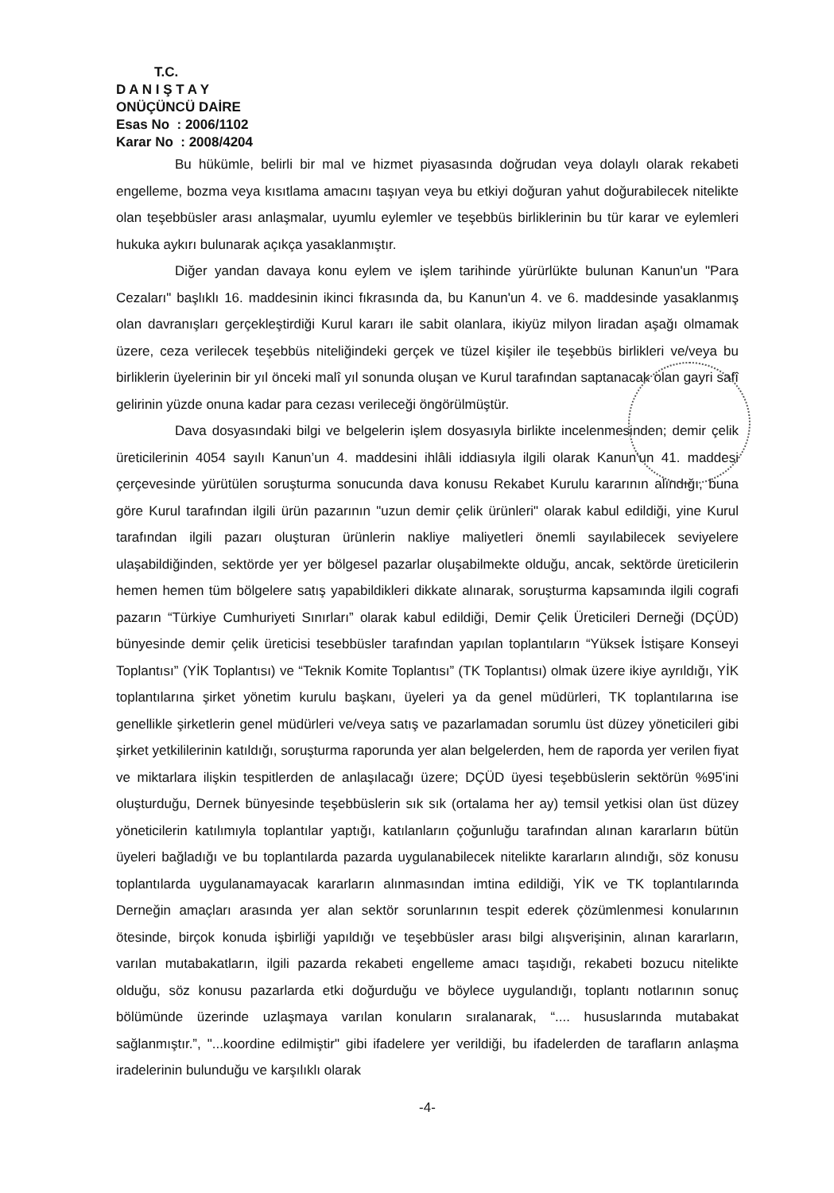T.C.
D A N I Ş T A Y
ONÜÇÜNCÜ DAİRE
Esas No : 2006/1102
Karar No : 2008/4204
Bu hükümle, belirli bir mal ve hizmet piyasasında doğrudan veya dolaylı olarak rekabeti engelleme, bozma veya kısıtlama amacını taşıyan veya bu etkiyi doğuran yahut doğurabilecek nitelikte olan teşebbüsler arası anlaşmalar, uyumlu eylemler ve teşebbüs birliklerinin bu tür karar ve eylemleri hukuka aykırı bulunarak açıkça yasaklanmıştır.
Diğer yandan davaya konu eylem ve işlem tarihinde yürürlükte bulunan Kanun'un "Para Cezaları" başlıklı 16. maddesinin ikinci fıkrasında da, bu Kanun'un 4. ve 6. maddesinde yasaklanmış olan davranışları gerçekleştirdiği Kurul kararı ile sabit olanlara, ikiyüz milyon liradan aşağı olmamak üzere, ceza verilecek teşebbüs niteliğindeki gerçek ve tüzel kişiler ile teşebbüs birlikleri ve/veya bu birliklerin üyelerinin bir yıl önceki malî yıl sonunda oluşan ve Kurul tarafından saptanacak olan gayri safî gelirinin yüzde onuna kadar para cezası verileceği öngörülmüştür.
Dava dosyasındaki bilgi ve belgelerin işlem dosyasıyla birlikte incelenmesinden; demir çelik üreticilerinin 4054 sayılı Kanun’un 4. maddesini ihlâli iddiasıyla ilgili olarak Kanun'un 41. maddesi çerçevesinde yürütülen soruşturma sonucunda dava konusu Rekabet Kurulu kararının alındığı, buna göre Kurul tarafından ilgili ürün pazarının "uzun demir çelik ürünleri" olarak kabul edildiği, yine Kurul tarafından ilgili pazarı oluşturan ürünlerin nakliye maliyetleri önemli sayılabilecek seviyelere ulaşabildiğinden, sektörde yer yer bölgesel pazarlar oluşabilmekte olduğu, ancak, sektörde üreticilerin hemen hemen tüm bölgelere satış yapabildikleri dikkate alınarak, soruşturma kapsamında ilgili cografi pazarın “Türkiye Cumhuriyeti Sınırları” olarak kabul edildiği, Demir Çelik Üreticileri Derneği (DÇÜD) bünyesinde demir çelik üreticisi tesebbüsler tarafından yapılan toplantıların “Yüksek İstişare Konseyi Toplantısı” (YİK Toplantısı) ve “Teknik Komite Toplantısı” (TK Toplantısı) olmak üzere ikiye ayrıldığı, YİK toplantılarına şirket yönetim kurulu başkanı, üyeleri ya da genel müdürleri, TK toplantılarına ise genellikle şirketlerin genel müdürleri ve/veya satış ve pazarlamadan sorumlu üst düzey yöneticileri gibi şirket yetkililerinin katıldığı, soruşturma raporunda yer alan belgelerden, hem de raporda yer verilen fiyat ve miktarlara ilişkin tespitlerden de anlaşılacağı üzere; DÇÜD üyesi teşebbüslerin sektörün %95'ini oluşturduğu, Dernek bünyesinde teşebbüslerin sık sık (ortalama her ay) temsil yetkisi olan üst düzey yöneticilerin katılımıyla toplantılar yaptığı, katılanların çoğunluğu tarafından alınan kararların bütün üyeleri bağladığı ve bu toplantılarda pazarda uygulanabilecek nitelikte kararların alındığı, söz konusu toplantılarda uygulanamayacak kararların alınmasından imtina edildiği, YİK ve TK toplantılarında Derneğin amaçları arasında yer alan sektör sorunlarının tespit ederek çözümlenmesi konularının ötesinde, birçok konuda işbirliği yapıldığı ve teşebbüsler arası bilgi alışverişinin, alınan kararların, varılan mutabakatların, ilgili pazarda rekabeti engelleme amacı taşıdığı, rekabeti bozucu nitelikte olduğu, söz konusu pazarlarda etki doğurduğu ve böylece uygulandığı, toplantı notlarının sonuç bölümünde üzerinde uzlaşmaya varılan konuların sıralanarak, “.... hususlarında mutabakat sağlanmıştır.”, "...koordine edilmiştir" gibi ifadelere yer verildiği, bu ifadelerden de tarafların anlaşma iradelerinin bulunduğu ve karşılıklı olarak
-4-